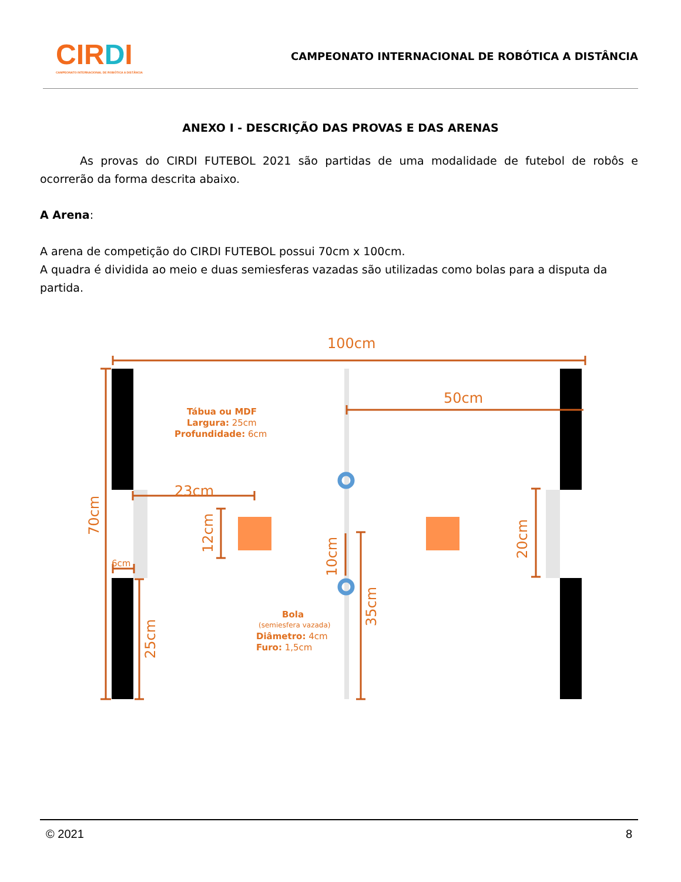CIRDI
CAMPEONATO INTERNACIONAL DE ROBÓTICA A DISTÂNCIA
CAMPEONATO INTERNACIONAL DE ROBÓTICA A DISTÂNCIA
ANEXO I - DESCRIÇÃO DAS PROVAS E DAS ARENAS
As provas do CIRDI FUTEBOL 2021 são partidas de uma modalidade de futebol de robôs e ocorrerão da forma descrita abaixo.
A Arena:
A arena de competição do CIRDI FUTEBOL possui 70cm x 100cm.
A quadra é dividida ao meio e duas semiesferas vazadas são utilizadas como bolas para a disputa da partida.
100cm
50cm
23cm
6cm
Tábua ou MDF
Largura: 25cm
Profundidade: 6cm
Bola
(semiesfera vazada)
Diâmetro: 4cm
Furo: 1,5cm
70cm
12cm
10cm
35cm
25cm
20cm
© 2021 8